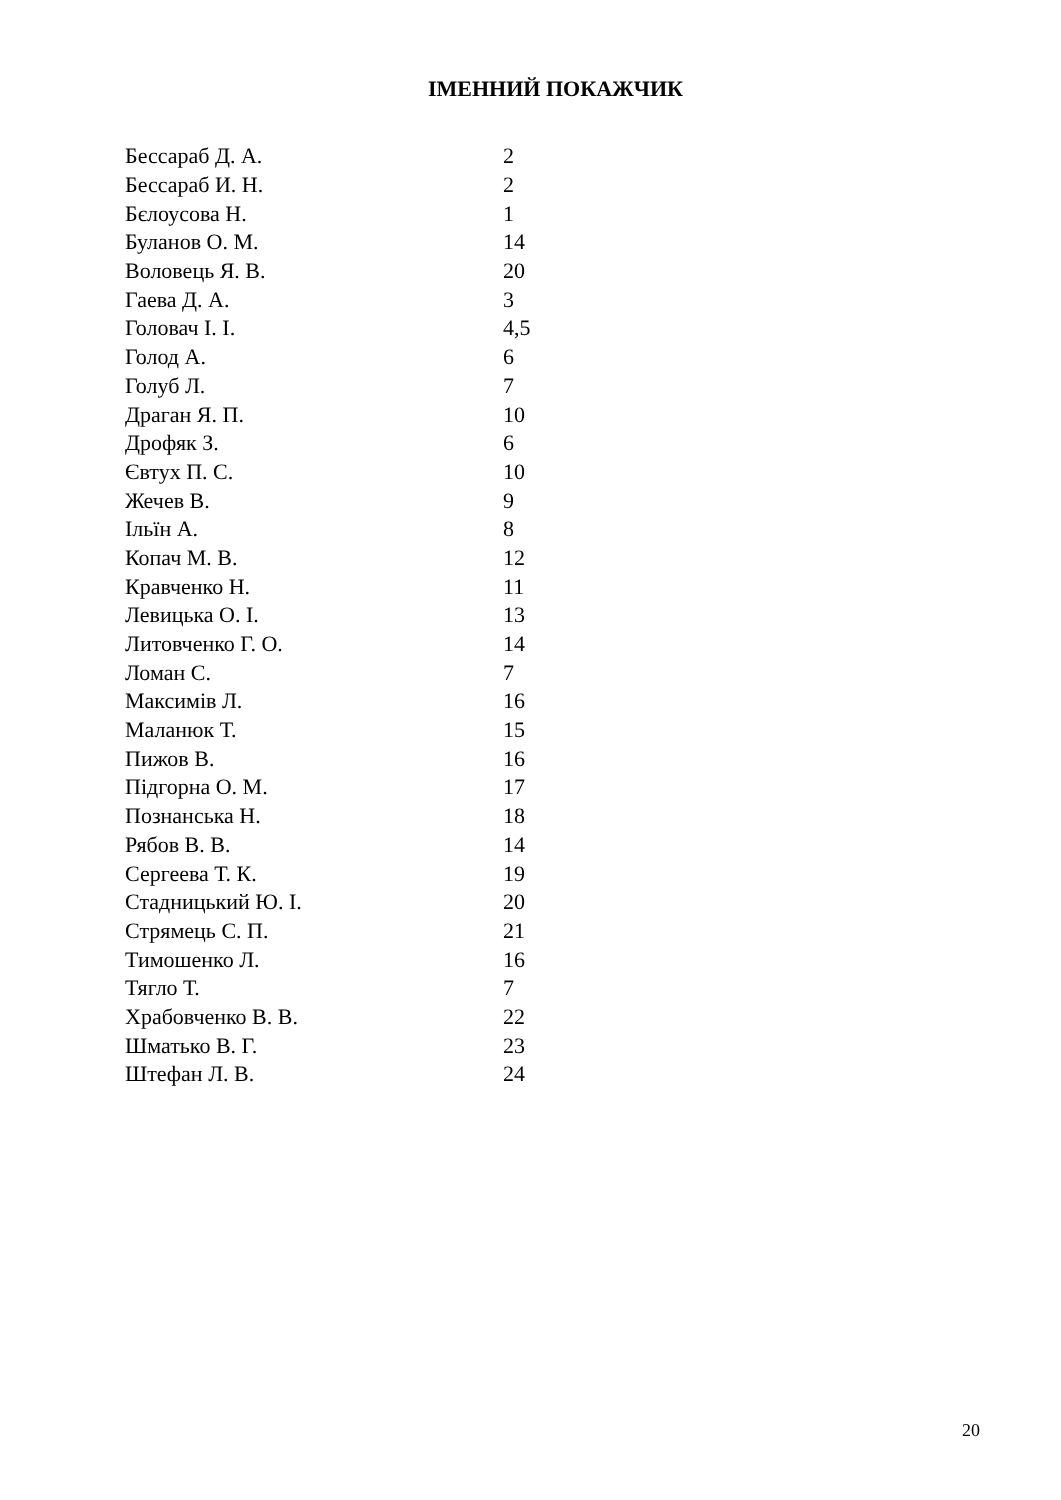ІМЕННИЙ ПОКАЖЧИК
| Бессараб Д. А. | 2 |
| Бессараб И. Н. | 2 |
| Бєлоусова Н. | 1 |
| Буланов О. М. | 14 |
| Воловець Я. В. | 20 |
| Гаева Д. А. | 3 |
| Головач І. І. | 4,5 |
| Голод А. | 6 |
| Голуб Л. | 7 |
| Драган Я. П. | 10 |
| Дрофяк З. | 6 |
| Євтух П. С. | 10 |
| Жечев В. | 9 |
| Ільїн А. | 8 |
| Копач М. В. | 12 |
| Кравченко Н. | 11 |
| Левицька О. І. | 13 |
| Литовченко Г. О. | 14 |
| Ломан С. | 7 |
| Максимів Л. | 16 |
| Маланюк Т. | 15 |
| Пижов В. | 16 |
| Підгорна О. М. | 17 |
| Познанська Н. | 18 |
| Рябов В. В. | 14 |
| Сергеева Т. К. | 19 |
| Стадницький Ю. І. | 20 |
| Стрямець С. П. | 21 |
| Тимошенко Л. | 16 |
| Тягло Т. | 7 |
| Храбовченко В. В. | 22 |
| Шматько В. Г. | 23 |
| Штефан Л. В. | 24 |
20